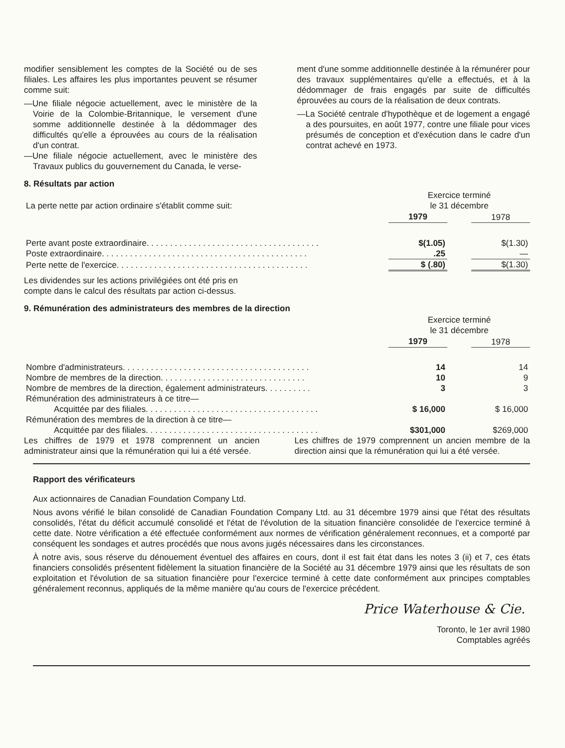modifier sensiblement les comptes de la Société ou de ses filiales. Les affaires les plus importantes peuvent se résumer comme suit:
—Une filiale négocie actuellement, avec le ministère de la Voirie de la Colombie-Britannique, le versement d'une somme additionnelle destinée à la dédommager des difficultés qu'elle a éprouvées au cours de la réalisation d'un contrat.
—Une filiale négocie actuellement, avec le ministère des Travaux publics du gouvernement du Canada, le verse-
ment d'une somme additionnelle destinée à la rémunérer pour des travaux supplémentaires qu'elle a effectués, et à la dédommager de frais engagés par suite de difficultés éprouvées au cours de la réalisation de deux contrats.
—La Société centrale d'hypothèque et de logement a engagé a des poursuites, en août 1977, contre une filiale pour vices présumés de conception et d'exécution dans le cadre d'un contrat achevé en 1973.
8. Résultats par action
| La perte nette par action ordinaire s'établit comme suit: | Exercice terminé le 31 décembre | | |
| | 1979 | | 1978 |
| Perte avant poste extraordinaire. . . . . . . . . . . . . . . . . . . . . . . . . . . . . . . . . . . . . | $(1.05) | | $(1.30) |
| Poste extraordinaire. . . . . . . . . . . . . . . . . . . . . . . . . . . . . . . . . . . . . . . . . . . . | .25 | | — |
| Perte nette de l'exercice. . . . . . . . . . . . . . . . . . . . . . . . . . . . . . . . . . . . . . . . . | $ (.80) | | $(1.30) |
Les dividendes sur les actions privilégiées ont été pris en compte dans le calcul des résultats par action ci-dessus.
9. Rémunération des administrateurs des membres de la direction
| | Exercice terminé le 31 décembre | | |
| | 1979 | | 1978 |
| Nombre d'administrateurs. . . . . . . . . . . . . . . . . . . . . . . . . . . . . . . . . . . . . . . . | 14 | | 14 |
| Nombre de membres de la direction. . . . . . . . . . . . . . . . . . . . . . . . . . . . . . . | 10 | | 9 |
| Nombre de membres de la direction, également administrateurs. . . . . . . . . . | 3 | | 3 |
| Rémunération des administrateurs à ce titre— | | | |
| Acquittée par des filiales. . . . . . . . . . . . . . . . . . . . . . . . . . . . . . . . . . . . . | $ 16,000 | | $ 16,000 |
| Rémunération des membres de la direction à ce titre— | | | |
| Acquittée par des filiales. . . . . . . . . . . . . . . . . . . . . . . . . . . . . . . . . . . . . | $301,000 | | $269,000 |
Les chiffres de 1979 et 1978 comprennent un ancien administrateur ainsi que la rémunération qui lui a été versée.
Les chiffres de 1979 comprennent un ancien membre de la direction ainsi que la rémunération qui lui a été versée.
Rapport des vérificateurs
Aux actionnaires de Canadian Foundation Company Ltd.
Nous avons vérifié le bilan consolidé de Canadian Foundation Company Ltd. au 31 décembre 1979 ainsi que l'état des résultats consolidés, l'état du déficit accumulé consolidé et l'état de l'évolution de la situation financière consolidée de l'exercice terminé à cette date. Notre vérification a été effectuée conformément aux normes de vérification généralement reconnues, et a comporté par conséquent les sondages et autres procédés que nous avons jugés nécessaires dans les circonstances.
À notre avis, sous réserve du dénouement éventuel des affaires en cours, dont il est fait état dans les notes 3 (ii) et 7, ces états financiers consolidés présentent fidèlement la situation financière de la Société au 31 décembre 1979 ainsi que les résultats de son exploitation et l'évolution de sa situation financière pour l'exercice terminé à cette date conformément aux principes comptables généralement reconnus, appliqués de la même manière qu'au cours de l'exercice précédent.
Price Waterhouse & Cie.
Toronto, le 1er avril 1980
Comptables agréés